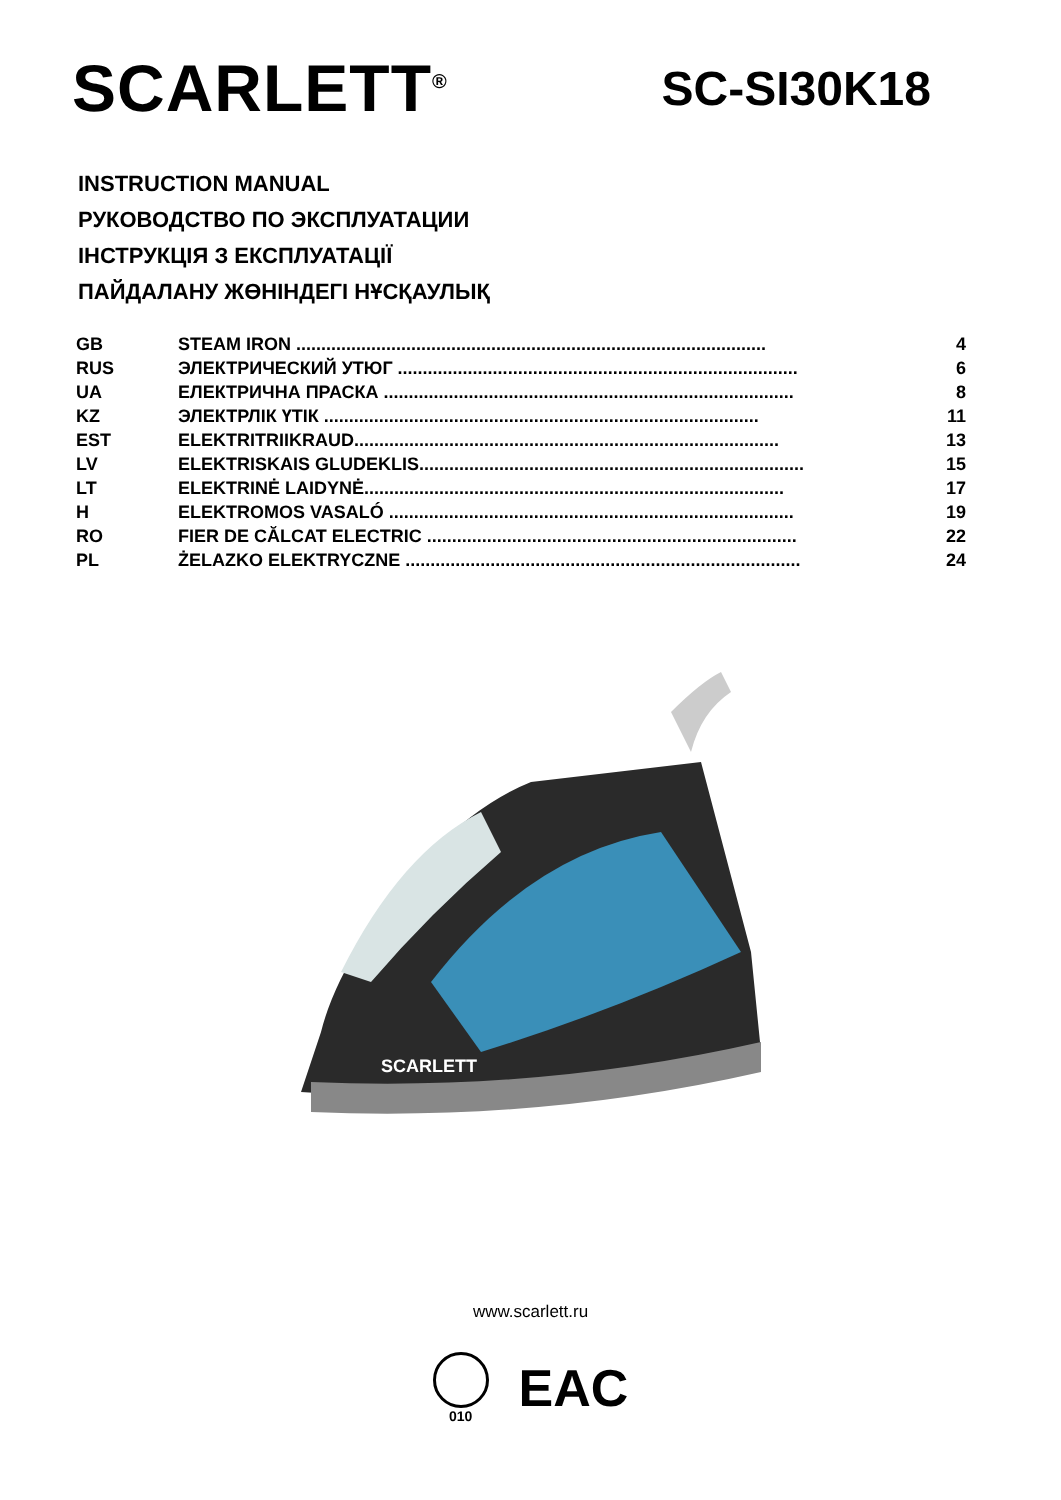SCARLETT<sup>®</sup>
SC-SI30K18
INSTRUCTION MANUAL
РУКОВОДСТВО ПО ЭКСПЛУАТАЦИИ
ІНСТРУКЦІЯ З ЕКСПЛУАТАЦІЇ
ПАЙДАЛАНУ ЖӨНІНДЕГІ НҰСҚАУЛЫҚ
| GB | STEAM IRON .............................................................................................. | 4 |
| RUS | ЭЛЕКТРИЧЕСКИЙ УТЮГ ................................................................................ | 6 |
| UA | ЕЛЕКТРИЧНА ПРАСКА .................................................................................. | 8 |
| KZ | ЭЛЕКТРЛІК ҮТІК ....................................................................................... | 11 |
| EST | ELEKTRITRIIKRAUD..................................................................................... | 13 |
| LV | ELEKTRISKAIS GLUDEKLIS............................................................................. | 15 |
| LT | ELEKTRINĖ LAIDYNĖ.................................................................................... | 17 |
| H | ELEKTROMOS VASALÓ ................................................................................. | 19 |
| RO | FIER DE CĂLCAT ELECTRIC .......................................................................... | 22 |
| PL | ŻELAZKO ELEKTRYCZNE ............................................................................... | 24 |
SCARLETT
www.scarlett.ru
010
EAC